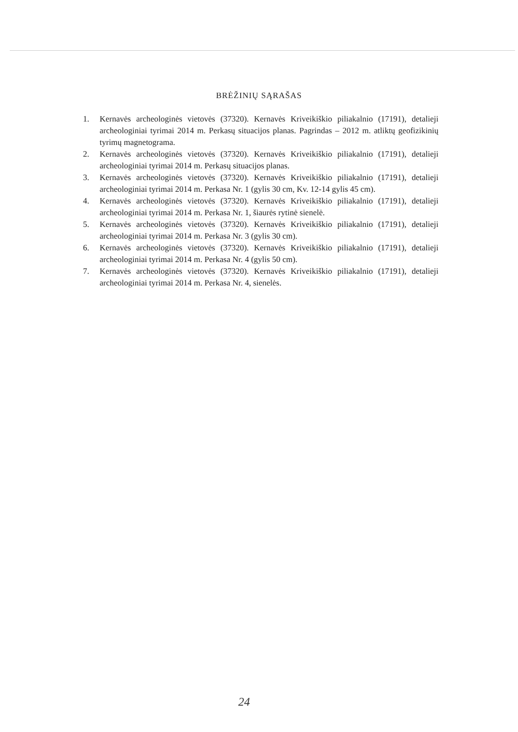BRĖŽINIŲ SĄRAŠAS
1. Kernavės archeologinės vietovės (37320). Kernavės Kriveikiškio piliakalnio (17191), detalieji archeologiniai tyrimai 2014 m. Perkasų situacijos planas. Pagrindas – 2012 m. atliktų geofizikinių tyrimų magnetograma.
2. Kernavės archeologinės vietovės (37320). Kernavės Kriveikiškio piliakalnio (17191), detalieji archeologiniai tyrimai 2014 m. Perkasų situacijos planas.
3. Kernavės archeologinės vietovės (37320). Kernavės Kriveikiškio piliakalnio (17191), detalieji archeologiniai tyrimai 2014 m. Perkasa Nr. 1 (gylis 30 cm, Kv. 12-14 gylis 45 cm).
4. Kernavės archeologinės vietovės (37320). Kernavės Kriveikiškio piliakalnio (17191), detalieji archeologiniai tyrimai 2014 m. Perkasa Nr. 1, šiaurės rytinė sienelė.
5. Kernavės archeologinės vietovės (37320). Kernavės Kriveikiškio piliakalnio (17191), detalieji archeologiniai tyrimai 2014 m. Perkasa Nr. 3 (gylis 30 cm).
6. Kernavės archeologinės vietovės (37320). Kernavės Kriveikiškio piliakalnio (17191), detalieji archeologiniai tyrimai 2014 m. Perkasa Nr. 4 (gylis 50 cm).
7. Kernavės archeologinės vietovės (37320). Kernavės Kriveikiškio piliakalnio (17191), detalieji archeologiniai tyrimai 2014 m. Perkasa Nr. 4, sienelės.
24